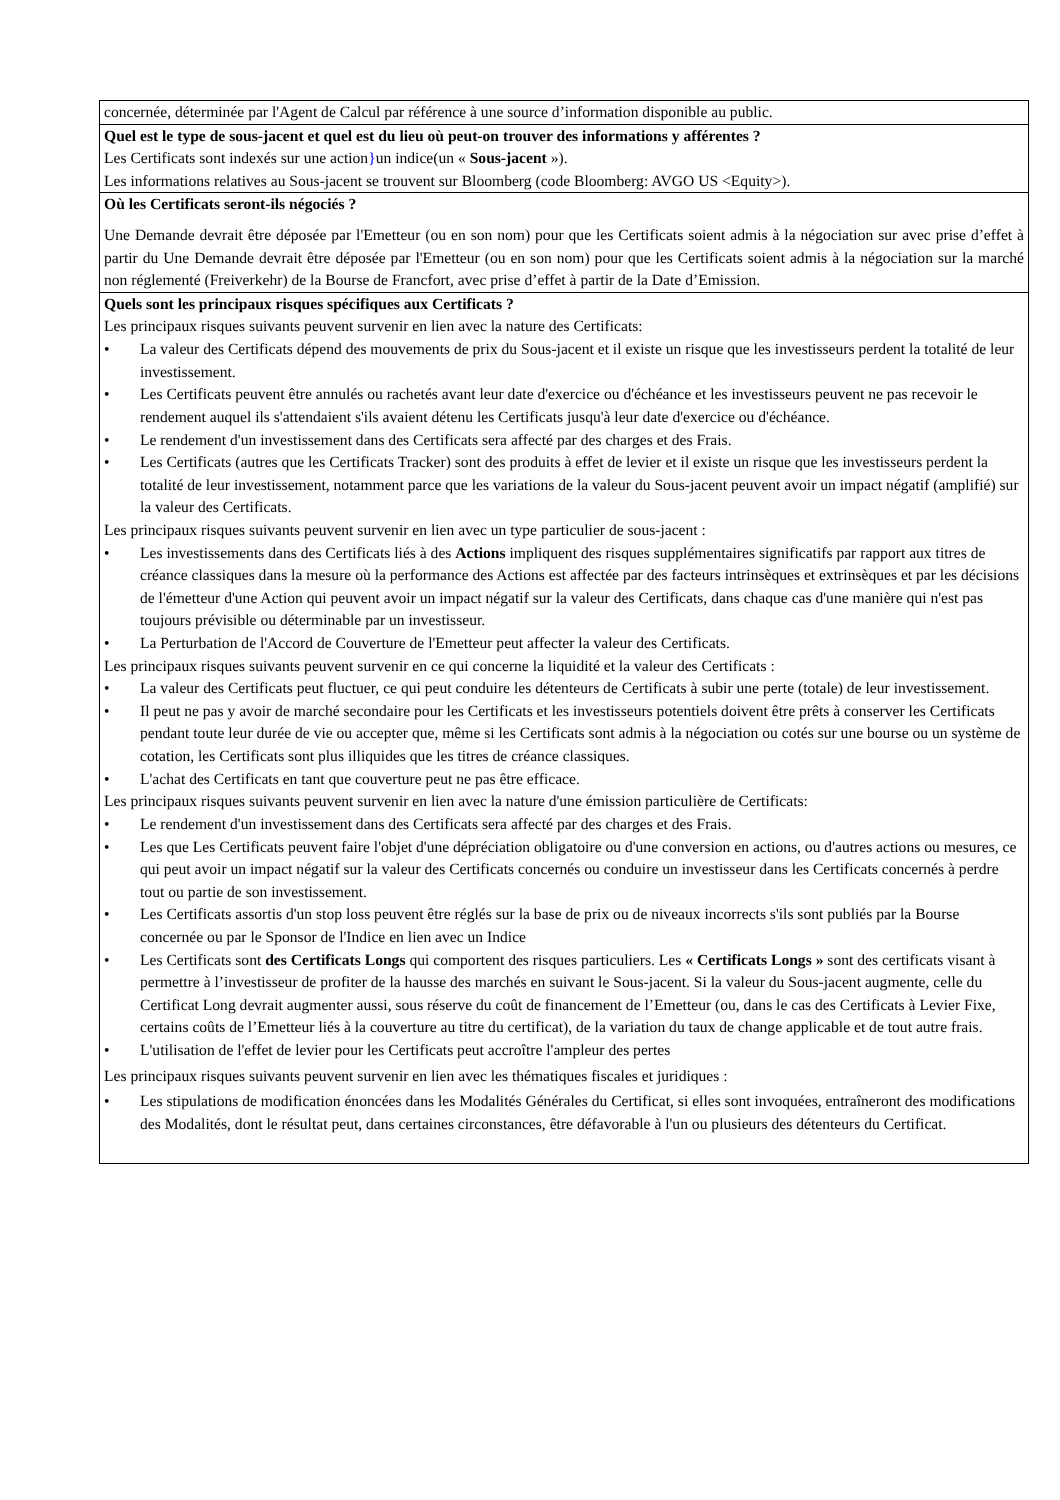| concernée, déterminée par l'Agent de Calcul par référence à une source d’information disponible au public. |
| Quel est le type de sous-jacent et quel est du lieu où peut-on trouver des informations y afférentes ? Les Certificats sont indexés sur une action } un indice(un « Sous-jacent »). Les informations relatives au Sous-jacent se trouvent sur Bloomberg (code Bloomberg: AVGO US <Equity>). |
| Où les Certificats seront-ils négociés ? Une Demande devrait être déposée par l'Emetteur (ou en son nom) pour que les Certificats soient admis à la négociation sur avec prise d’effet à partir du Une Demande devrait être déposée par l'Emetteur (ou en son nom) pour que les Certificats soient admis à la négociation sur la marché non réglementé (Freiverkehr) de la Bourse de Francfort, avec prise d’effet à partir de la Date d’Emission. |
| Quels sont les principaux risques spécifiques aux Certificats ? Les principaux risques suivants peuvent survenir en lien avec la nature des Certificats: • La valeur des Certificats dépend des mouvements de prix du Sous-jacent et il existe un risque que les investisseurs perdent la totalité de leur investissement. • Les Certificats peuvent être annulés ou rachetés avant leur date d'exercice ou d'échéance et les investisseurs peuvent ne pas recevoir le rendement auquel ils s'attendaient s'ils avaient détenu les Certificats jusqu'à leur date d'exercice ou d'échéance. • Le rendement d'un investissement dans des Certificats sera affecté par des charges et des Frais. • Les Certificats (autres que les Certificats Tracker) sont des produits à effet de levier et il existe un risque que les investisseurs perdent la totalité de leur investissement, notamment parce que les variations de la valeur du Sous-jacent peuvent avoir un impact négatif (amplifié) sur la valeur des Certificats. Les principaux risques suivants peuvent survenir en lien avec un type particulier de sous-jacent : • Les investissements dans des Certificats liés à des Actions impliquent des risques supplémentaires significatifs par rapport aux titres de créance classiques dans la mesure où la performance des Actions est affectée par des facteurs intrinsèques et extrinsèques et par les décisions de l'émetteur d'une Action qui peuvent avoir un impact négatif sur la valeur des Certificats, dans chaque cas d'une manière qui n'est pas toujours prévisible ou déterminable par un investisseur. • La Perturbation de l'Accord de Couverture de l'Emetteur peut affecter la valeur des Certificats. Les principaux risques suivants peuvent survenir en ce qui concerne la liquidité et la valeur des Certificats : • La valeur des Certificats peut fluctuer, ce qui peut conduire les détenteurs de Certificats à subir une perte (totale) de leur investissement. • Il peut ne pas y avoir de marché secondaire pour les Certificats et les investisseurs potentiels doivent être prêts à conserver les Certificats pendant toute leur durée de vie ou accepter que, même si les Certificats sont admis à la négociation ou cotés sur une bourse ou un système de cotation, les Certificats sont plus illiquides que les titres de créance classiques. • L'achat des Certificats en tant que couverture peut ne pas être efficace. Les principaux risques suivants peuvent survenir en lien avec la nature d'une émission particulière de Certificats: • Le rendement d'un investissement dans des Certificats sera affecté par des charges et des Frais. • Les que Les Certificats peuvent faire l'objet d'une dépréciation obligatoire ou d'une conversion en actions, ou d'autres actions ou mesures, ce qui peut avoir un impact négatif sur la valeur des Certificats concernés ou conduire un investisseur dans les Certificats concernés à perdre tout ou partie de son investissement. • Les Certificats assortis d'un stop loss peuvent être réglés sur la base de prix ou de niveaux incorrects s'ils sont publiés par la Bourse concernée ou par le Sponsor de l'Indice en lien avec un Indice • Les Certificats sont des Certificats Longs qui comportent des risques particuliers. Les « Certificats Longs » sont des certificats visant à permettre à l’investisseur de profiter de la hausse des marchés en suivant le Sous-jacent. Si la valeur du Sous-jacent augmente, celle du Certificat Long devrait augmenter aussi, sous réserve du coût de financement de l’Emetteur (ou, dans le cas des Certificats à Levier Fixe, certains coûts de l’Emetteur liés à la couverture au titre du certificat), de la variation du taux de change applicable et de tout autre frais. • L'utilisation de l'effet de levier pour les Certificats peut accroître l'ampleur des pertes Les principaux risques suivants peuvent survenir en lien avec les thématiques fiscales et juridiques : • Les stipulations de modification énoncées dans les Modalités Générales du Certificat, si elles sont invoquées, entraîneront des modifications des Modalités, dont le résultat peut, dans certaines circonstances, être défavorable à l'un ou plusieurs des détenteurs du Certificat. |